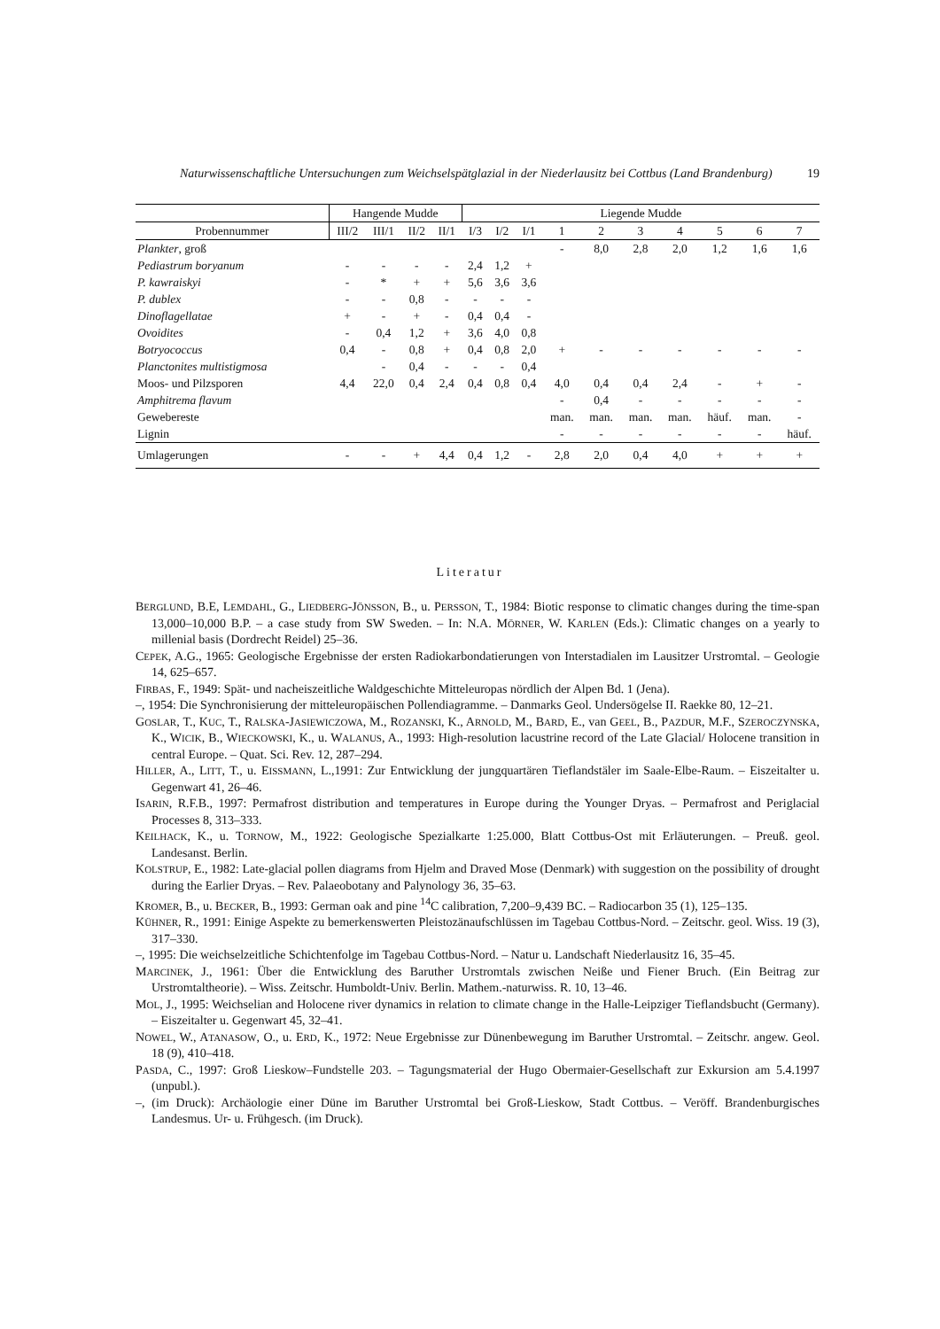Naturwissenschaftliche Untersuchungen zum Weichselspätglazial in der Niederlausitz bei Cottbus (Land Brandenburg) 19
| | Hangende Mudde | | | | Liegende Mudde | | | | | | | | | |
| --- | --- | --- | --- | --- | --- | --- | --- | --- | --- | --- | --- | --- | --- | --- |
| Probennummer | III/2 | III/1 | II/2 | II/1 | I/3 | I/2 | I/1 | 1 | 2 | 3 | 4 | 5 | 6 | 7 |
| Plankter , groß | | | | | | | | - | 8,0 | 2,8 | 2,0 | 1,2 | 1,6 | 1,6 |
| Pediastrum boryanum | - | - | - | - | 2,4 | 1,2 | + | | | | | | | |
| P. kawraiskyi | - | * | + | + | 5,6 | 3,6 | 3,6 | | | | | | | |
| P. dublex | - | - | 0,8 | - | - | - | - | | | | | | | |
| Dinoflagellatae | + | - | + | - | 0,4 | 0,4 | - | | | | | | | |
| Ovoidites | - | 0,4 | 1,2 | + | 3,6 | 4,0 | 0,8 | | | | | | | |
| Botryococcus | 0,4 | - | 0,8 | + | 0,4 | 0,8 | 2,0 | + | - | - | - | - | - | - |
| Planctonites multistigmosa | | - | 0,4 | - | - | - | 0,4 | | | | | | | |
| Moos- und Pilzsporen | 4,4 | 22,0 | 0,4 | 2,4 | 0,4 | 0,8 | 0,4 | 4,0 | 0,4 | 0,4 | 2,4 | - | + | - |
| Amphitrema flavum | | | | | | | | - | 0,4 | - | - | - | - | - |
| Gewebereste | | | | | | | | man. | man. | man. | man. | häuf. | man. | - |
| Lignin | | | | | | | | - | - | - | - | - | - | häuf. |
| Umlagerungen | - | - | + | 4,4 | 0,4 | 1,2 | - | 2,8 | 2,0 | 0,4 | 4,0 | + | + | + |
Literatur
BERGLUND, B.E, LEMDAHL, G., LIEDBERG-JÖNSSON, B., u. PERSSON, T., 1984: Biotic response to climatic changes during the time-span 13,000–10,000 B.P. – a case study from SW Sweden. – In: N.A. MÖRNER, W. KARLEN (Eds.): Climatic changes on a yearly to millenial basis (Dordrecht Reidel) 25–36.
CEPEK, A.G., 1965: Geologische Ergebnisse der ersten Radiokarbondatierungen von Interstadialen im Lausitzer Urstromtal. – Geologie 14, 625–657.
FIRBAS, F., 1949: Spät- und nacheiszeitliche Waldgeschichte Mitteleuropas nördlich der Alpen Bd. 1 (Jena).
–, 1954: Die Synchronisierung der mitteleuropäischen Pollendiagramme. – Danmarks Geol. Undersögelse II. Raekke 80, 12–21.
GOSLAR, T., KUC, T., RALSKA-JASIEWICZOWA, M., ROZANSKI, K., ARNOLD, M., BARD, E., van GEEL, B., PAZDUR, M.F., SZEROCZYNSKA, K., WICIK, B., WIECKOWSKI, K., u. WALANUS, A., 1993: High-resolution lacustrine record of the Late Glacial/ Holocene transition in central Europe. – Quat. Sci. Rev. 12, 287–294.
HILLER, A., LITT, T., u. EISSMANN, L.,1991: Zur Entwicklung der jungquartären Tieflandstäler im Saale-Elbe-Raum. – Eiszeitalter u. Gegenwart 41, 26–46.
ISARIN, R.F.B., 1997: Permafrost distribution and temperatures in Europe during the Younger Dryas. – Permafrost and Periglacial Processes 8, 313–333.
KEILHACK, K., u. TORNOW, M., 1922: Geologische Spezialkarte 1:25.000, Blatt Cottbus-Ost mit Erläuterungen. – Preuß. geol. Landesanst. Berlin.
KOLSTRUP, E., 1982: Late-glacial pollen diagrams from Hjelm and Draved Mose (Denmark) with suggestion on the possibility of drought during the Earlier Dryas. – Rev. Palaeobotany and Palynology 36, 35–63.
KROMER, B., u. BECKER, B., 1993: German oak and pine <sup>14</sup>C calibration, 7,200–9,439 BC. – Radiocarbon 35 (1), 125–135.
KÜHNER, R., 1991: Einige Aspekte zu bemerkenswerten Pleistozänaufschlüssen im Tagebau Cottbus-Nord. – Zeitschr. geol. Wiss. 19 (3), 317–330.
–, 1995: Die weichselzeitliche Schichtenfolge im Tagebau Cottbus-Nord. – Natur u. Landschaft Niederlausitz 16, 35–45.
MARCINEK, J., 1961: Über die Entwicklung des Baruther Urstromtals zwischen Neiße und Fiener Bruch. (Ein Beitrag zur Urstromtaltheorie). – Wiss. Zeitschr. Humboldt-Univ. Berlin. Mathem.-naturwiss. R. 10, 13–46.
MOL, J., 1995: Weichselian and Holocene river dynamics in relation to climate change in the Halle-Leipziger Tieflandsbucht (Germany). – Eiszeitalter u. Gegenwart 45, 32–41.
NOWEL, W., ATANASOW, O., u. ERD, K., 1972: Neue Ergebnisse zur Dünenbewegung im Baruther Urstromtal. – Zeitschr. angew. Geol. 18 (9), 410–418.
PASDA, C., 1997: Groß Lieskow–Fundstelle 203. – Tagungsmaterial der Hugo Obermaier-Gesellschaft zur Exkursion am 5.4.1997 (unpubl.).
–, (im Druck): Archäologie einer Düne im Baruther Urstromtal bei Groß-Lieskow, Stadt Cottbus. – Veröff. Brandenburgisches Landesmus. Ur- u. Frühgesch. (im Druck).